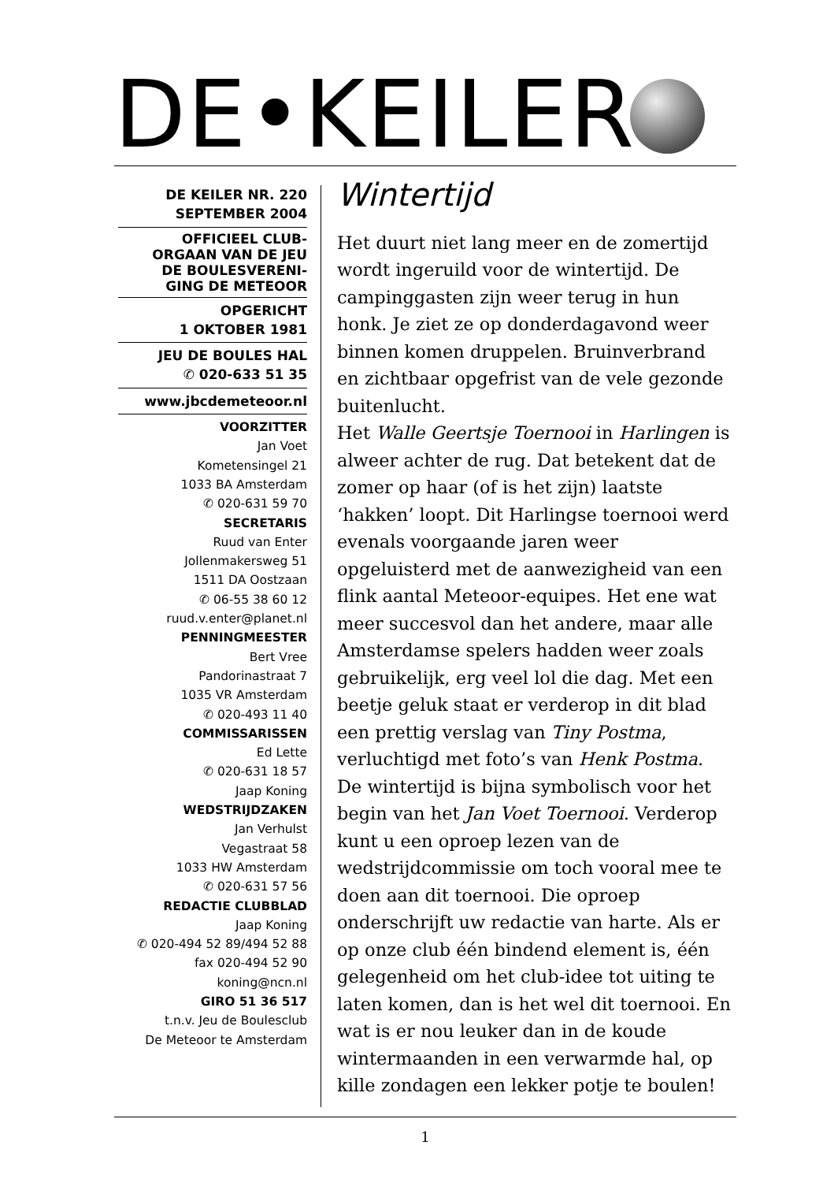DE•KEILER
DE KEILER NR. 220
SEPTEMBER 2004
OFFICIEEL CLUB-
ORGAAN VAN DE JEU
DE BOULESVERENI-
GING DE METEOOR
OPGERICHT
1 OKTOBER 1981
JEU DE BOULES HAL
✆ 020-633 51 35
www.jbcdemeteoor.nl
VOORZITTER
Jan Voet
Kometensingel 21
1033 BA Amsterdam
✆ 020-631 59 70
SECRETARIS
Ruud van Enter
Jollenmakersweg 51
1511 DA Oostzaan
✆ 06-55 38 60 12
ruud.v.enter@planet.nl
PENNINGMEESTER
Bert Vree
Pandorinastraat 7
1035 VR Amsterdam
✆ 020-493 11 40
COMMISSARISSEN
Ed Lette
✆ 020-631 18 57
Jaap Koning
WEDSTRIJDZAKEN
Jan Verhulst
Vegastraat 58
1033 HW Amsterdam
✆ 020-631 57 56
REDACTIE CLUBBLAD
Jaap Koning
✆ 020-494 52 89/494 52 88
fax 020-494 52 90
koning@ncn.nl
GIRO 51 36 517
t.n.v. Jeu de Boulesclub
De Meteoor te Amsterdam
Wintertijd
Het duurt niet lang meer en de zomertijd wordt ingeruild voor de wintertijd. De campinggasten zijn weer terug in hun honk. Je ziet ze op donderdagavond weer binnen komen druppelen. Bruinverbrand en zichtbaar opgefrist van de vele gezonde buitenlucht.
Het Walle Geertsje Toernooi in Harlingen is alweer achter de rug. Dat betekent dat de zomer op haar (of is het zijn) laatste ‘hakken’ loopt. Dit Harlingse toernooi werd evenals voorgaande jaren weer opgeluisterd met de aanwezigheid van een flink aantal Meteoor-equipes. Het ene wat meer succesvol dan het andere, maar alle Amsterdamse spelers hadden weer zoals gebruikelijk, erg veel lol die dag. Met een beetje geluk staat er verderop in dit blad een prettig verslag van Tiny Postma, verluchtigd met foto’s van Henk Postma.
De wintertijd is bijna symbolisch voor het begin van het Jan Voet Toernooi. Verderop kunt u een oproep lezen van de wedstrijdcommissie om toch vooral mee te doen aan dit toernooi. Die oproep onderschrijft uw redactie van harte. Als er op onze club één bindend element is, één gelegenheid om het club-idee tot uiting te laten komen, dan is het wel dit toernooi. En wat is er nou leuker dan in de koude wintermaanden in een verwarmde hal, op kille zondagen een lekker potje te boulen!
1